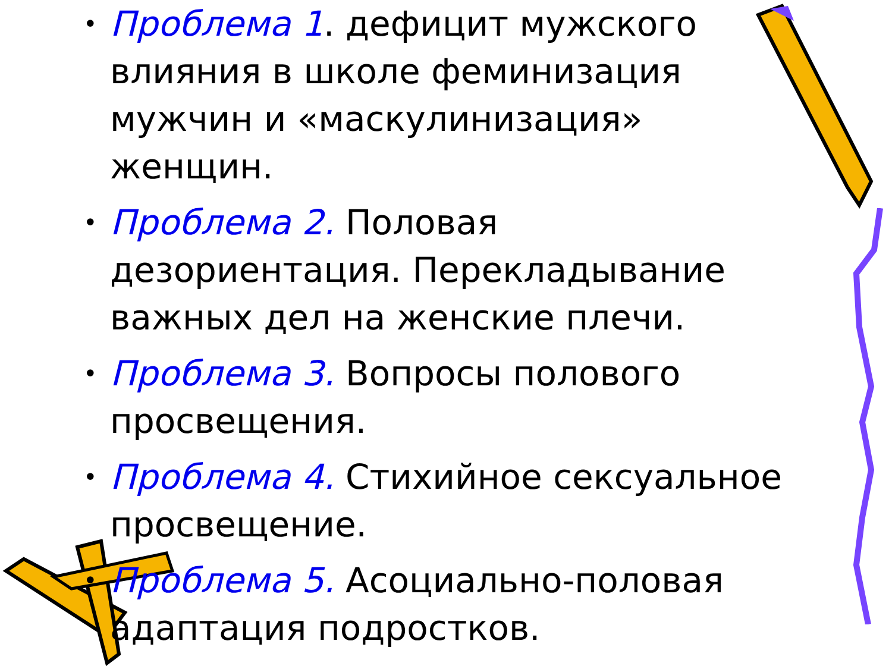• Проблема 1. дефицит мужского влияния в школе феминизация мужчин и «маскулинизация» женщин.
• Проблема 2. Половая дезориентация. Перекладывание важных дел на женские плечи.
• Проблема 3. Вопросы полового просвещения.
• Проблема 4. Стихийное сексуальное просвещение.
• Проблема 5. Асоциально-половая адаптация подростков.